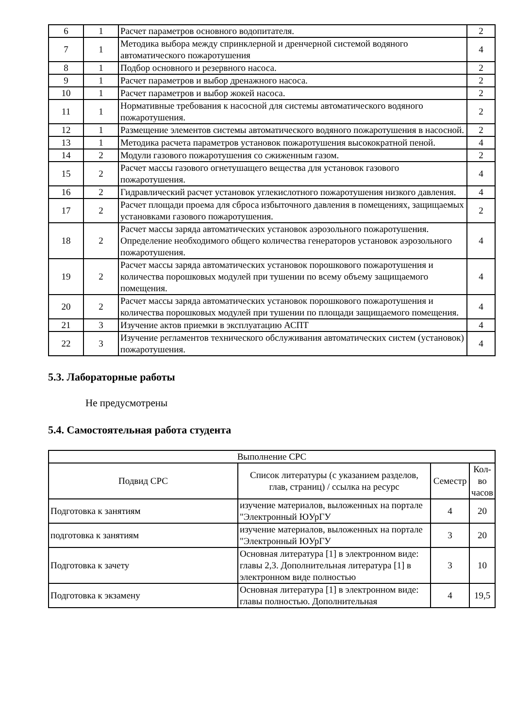| 6 | 1 | Расчет параметров основного водопитателя. | 2 |
| 7 | 1 | Методика выбора между спринклерной и дренчерной системой водяного автоматического пожаротушения | 4 |
| 8 | 1 | Подбор основного и резервного насоса. | 2 |
| 9 | 1 | Расчет параметров и выбор дренажного насоса. | 2 |
| 10 | 1 | Расчет параметров и выбор жокей насоса. | 2 |
| 11 | 1 | Нормативные требования к насосной для системы автоматического водяного пожаротушения. | 2 |
| 12 | 1 | Размещение элементов системы автоматического водяного пожаротушения в насосной. | 2 |
| 13 | 1 | Методика расчета параметров установок пожаротушения высокократной пеной. | 4 |
| 14 | 2 | Модули газового пожаротушения со сжиженным газом. | 2 |
| 15 | 2 | Расчет массы газового огнетушащего вещества для установок газового пожаротушения. | 4 |
| 16 | 2 | Гидравлический расчет установок углекислотного пожаротушения низкого давления. | 4 |
| 17 | 2 | Расчет площади проема для сброса избыточного давления в помещениях, защищаемых установками газового пожаротушения. | 2 |
| 18 | 2 | Расчет массы заряда автоматических установок аэрозольного пожаротушения. Определение необходимого общего количества генераторов установок аэрозольного пожаротушения. | 4 |
| 19 | 2 | Расчет массы заряда автоматических установок порошкового пожаротушения и количества порошковых модулей при тушении по всему объему защищаемого помещения. | 4 |
| 20 | 2 | Расчет массы заряда автоматических установок порошкового пожаротушения и количества порошковых модулей при тушении по площади защищаемого помещения. | 4 |
| 21 | 3 | Изучение актов приемки в эксплуатацию АСПТ | 4 |
| 22 | 3 | Изучение регламентов технического обслуживания автоматических систем (установок) пожаротушения. | 4 |
5.3. Лабораторные работы
Не предусмотрены
5.4. Самостоятельная работа студента
| Выполнение СРС | | | |
| --- | --- | --- | --- |
| Подвид СРС | Список литературы (с указанием разделов, глав, страниц) / ссылка на ресурс | Семестр | Кол-во часов |
| Подготовка к занятиям | изучение материалов, выложенных на портале "Электронный ЮУрГУ | 4 | 20 |
| подготовка к занятиям | изучение материалов, выложенных на портале "Электронный ЮУрГУ | 3 | 20 |
| Подготовка к зачету | Основная литература [1] в электронном виде: главы 2,3. Дополнительная литература [1] в электронном виде полностью | 3 | 10 |
| Подготовка к экзамену | Основная литература [1] в электронном виде: главы полностью. Дополнительная | 4 | 19,5 |